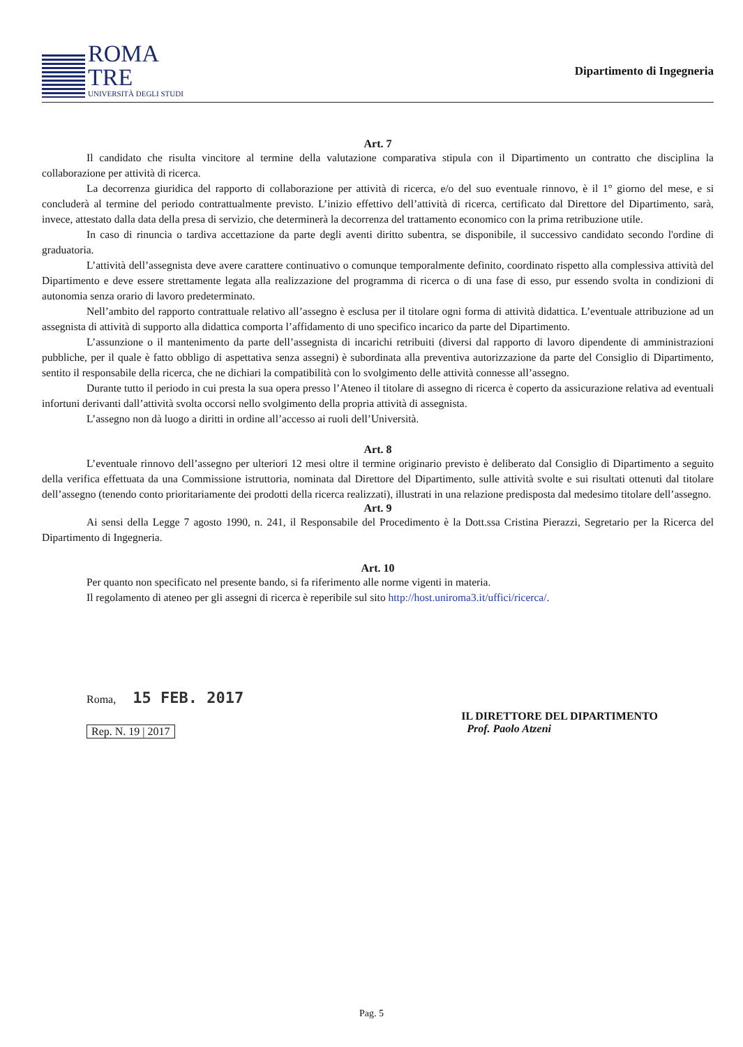ROMA
TRE
UNIVERSITÀ DEGLI STUDI
Dipartimento di Ingegneria
Art. 7
Il candidato che risulta vincitore al termine della valutazione comparativa stipula con il Dipartimento un contratto che disciplina la collaborazione per attività di ricerca.
La decorrenza giuridica del rapporto di collaborazione per attività di ricerca, e/o del suo eventuale rinnovo, è il 1° giorno del mese, e si concluderà al termine del periodo contrattualmente previsto. L’inizio effettivo dell’attività di ricerca, certificato dal Direttore del Dipartimento, sarà, invece, attestato dalla data della presa di servizio, che determinerà la decorrenza del trattamento economico con la prima retribuzione utile.
In caso di rinuncia o tardiva accettazione da parte degli aventi diritto subentra, se disponibile, il successivo candidato secondo l'ordine di graduatoria.
L’attività dell’assegnista deve avere carattere continuativo o comunque temporalmente definito, coordinato rispetto alla complessiva attività del Dipartimento e deve essere strettamente legata alla realizzazione del programma di ricerca o di una fase di esso, pur essendo svolta in condizioni di autonomia senza orario di lavoro predeterminato.
Nell’ambito del rapporto contrattuale relativo all’assegno è esclusa per il titolare ogni forma di attività didattica. L’eventuale attribuzione ad un assegnista di attività di supporto alla didattica comporta l’affidamento di uno specifico incarico da parte del Dipartimento.
L’assunzione o il mantenimento da parte dell’assegnista di incarichi retribuiti (diversi dal rapporto di lavoro dipendente di amministrazioni pubbliche, per il quale è fatto obbligo di aspettativa senza assegni) è subordinata alla preventiva autorizzazione da parte del Consiglio di Dipartimento, sentito il responsabile della ricerca, che ne dichiari la compatibilità con lo svolgimento delle attività connesse all’assegno.
Durante tutto il periodo in cui presta la sua opera presso l’Ateneo il titolare di assegno di ricerca è coperto da assicurazione relativa ad eventuali infortuni derivanti dall’attività svolta occorsi nello svolgimento della propria attività di assegnista.
L’assegno non dà luogo a diritti in ordine all’accesso ai ruoli dell’Università.
Art. 8
L’eventuale rinnovo dell’assegno per ulteriori 12 mesi oltre il termine originario previsto è deliberato dal Consiglio di Dipartimento a seguito della verifica effettuata da una Commissione istruttoria, nominata dal Direttore del Dipartimento, sulle attività svolte e sui risultati ottenuti dal titolare dell’assegno (tenendo conto prioritariamente dei prodotti della ricerca realizzati), illustrati in una relazione predisposta dal medesimo titolare dell’assegno.
Art. 9
Ai sensi della Legge 7 agosto 1990, n. 241, il Responsabile del Procedimento è la Dott.ssa Cristina Pierazzi, Segretario per la Ricerca del Dipartimento di Ingegneria.
Art. 10
Per quanto non specificato nel presente bando, si fa riferimento alle norme vigenti in materia.
Il regolamento di ateneo per gli assegni di ricerca è reperibile sul sito http://host.uniroma3.it/uffici/ricerca/.
Roma, 15 FEB. 2017
Rep. N. 19 | 2017
IL DIRETTORE DEL DIPARTIMENTO
Prof. Paolo Atzeni
Pag. 5